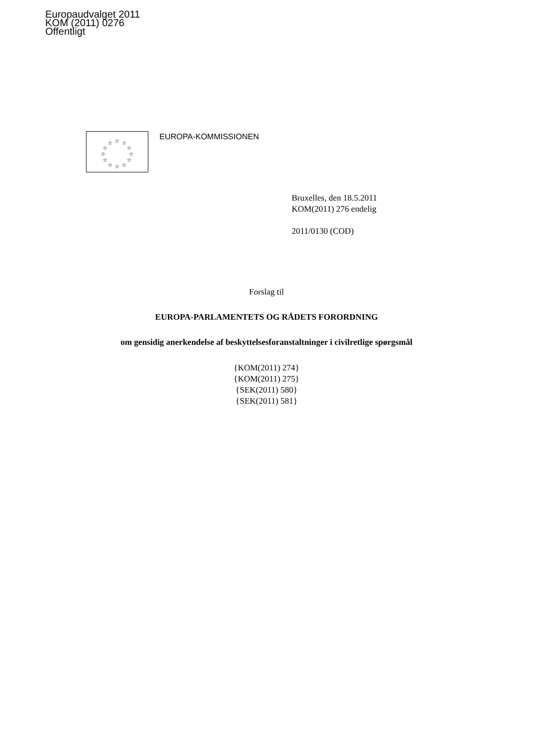Europaudvalget 2011
KOM (2011) 0276
Offentligt
☆
☆
☆
☆
☆
☆
☆
☆
☆
☆
☆
☆
EUROPA-KOMMISSIONEN
Bruxelles, den 18.5.2011
KOM(2011) 276 endelig
2011/0130 (COD)
Forslag til
EUROPA-PARLAMENTETS OG RÅDETS FORORDNING
om gensidig anerkendelse af beskyttelsesforanstaltninger i civilretlige spørgsmål
{KOM(2011) 274}
{KOM(2011) 275}
{SEK(2011) 580}
{SEK(2011) 581}